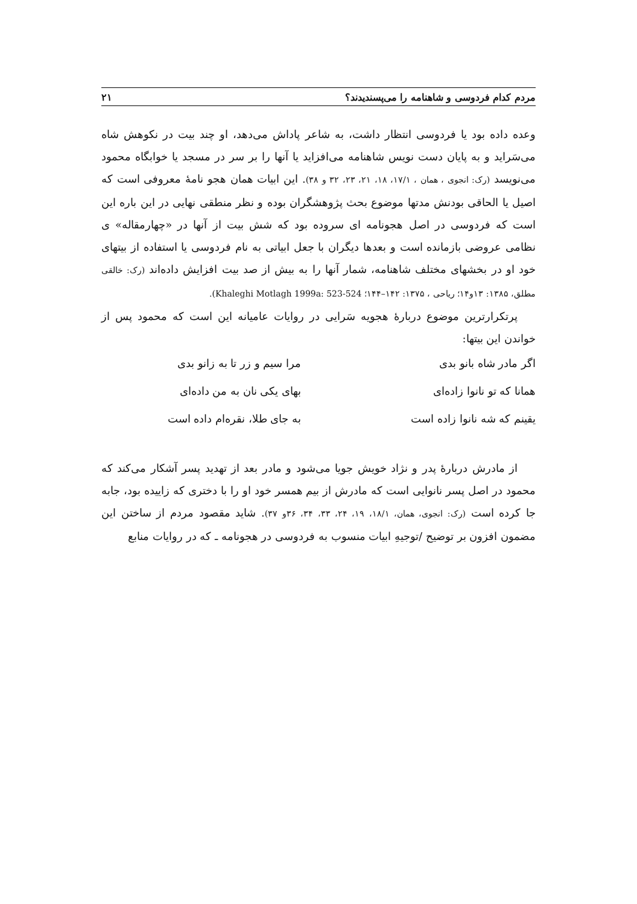مردم کدام فردوسی و شاهنامه را می‌پسندیدند؟ ۲۱
وعده داده بود یا فردوسی انتظار داشت، به شاعر پاداش می‌دهد، او چند بیت در نکوهش شاه می‌سَراید و به پایان دست نویس شاهنامه می‌افزاید یا آنها را بر سر در مسجد یا خوابگاه محمود می‌نویسد (رک: انجوی ، همان ، ۱۷/۱، ۱۸، ۲۱، ۲۳، ۳۲ و ۳۸). این ابیات همان هجو نامهٔ معروفی است که اصیل یا الحاقی بودنش مدتها موضوع بحث پژوهشگران بوده و نظر منطقی نهایی در این باره این است که فردوسی در اصل هجونامه ای سروده بود که شش بیت از آنها در «چهارمقاله» ی نظامی عروضی بازمانده است و بعدها دیگران با جعل ابیاتی به نام فردوسی یا استفاده از بیتهای خود او در بخشهای مختلف شاهنامه، شمار آنها را به بیش از صد بیت افزایش داده‌اند (رک: خالقی مطلق، ۱۳۸۵: ۱۳و۱۴؛ ریاحی ، ۱۳۷۵: ۱۴۲–۱۴۴؛ Khaleghi Motlagh 1999a: 523-524).
پرتکرارترین موضوع دربارهٔ هجویه سَرایی در روایات عامیانه این است که محمود پس از خواندن این بیتها:
اگر مادر شاه بانو بدی مرا سیم و زر تا به زانو بدی
همانا که تو نانوا زاده‌ای بهای یکی نان به من داده‌ای
یقینم که شه نانوا زاده است به جای طلا، نقره‌ام داده است
از مادرش دربارهٔ پدر و نژاد خویش جویا می‌شود و مادر بعد از تهدید پسر آشکار می‌کند که محمود در اصل پسر نانوایی است که مادرش از بیم همسر خود او را با دختری که زاییده بود، جابه جا کرده است (رک: انجوی، همان، ۱۸/۱، ۱۹، ۲۴، ۳۳، ۳۴، ۳۶و ۳۷). شاید مقصود مردم از ساختن این مضمون افزون بر توضیح /توجیهِ ابیات منسوب به فردوسی در هجونامه ـ که در روایات منابع